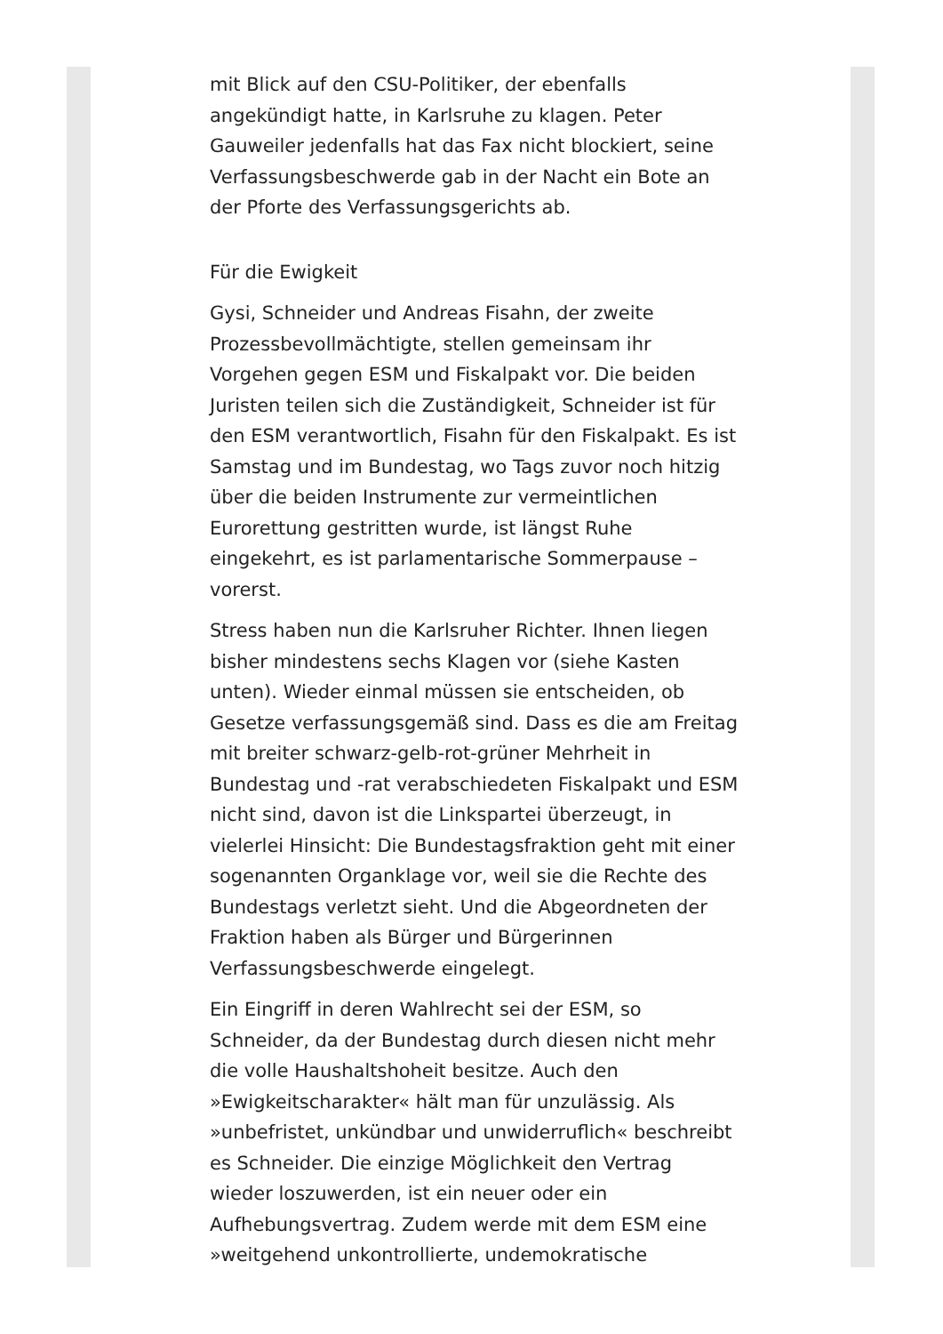mit Blick auf den CSU-Politiker, der ebenfalls angekündigt hatte, in Karlsruhe zu klagen. Peter Gauweiler jedenfalls hat das Fax nicht blockiert, seine Verfassungsbeschwerde gab in der Nacht ein Bote an der Pforte des Verfassungsgerichts ab.
Für die Ewigkeit
Gysi, Schneider und Andreas Fisahn, der zweite Prozessbevollmächtigte, stellen gemeinsam ihr Vorgehen gegen ESM und Fiskalpakt vor. Die beiden Juristen teilen sich die Zuständigkeit, Schneider ist für den ESM verantwortlich, Fisahn für den Fiskalpakt. Es ist Samstag und im Bundestag, wo Tags zuvor noch hitzig über die beiden Instrumente zur vermeintlichen Eurorettung gestritten wurde, ist längst Ruhe eingekehrt, es ist parlamentarische Sommerpause – vorerst.
Stress haben nun die Karlsruher Richter. Ihnen liegen bisher mindestens sechs Klagen vor (siehe Kasten unten). Wieder einmal müssen sie entscheiden, ob Gesetze verfassungsgemäß sind. Dass es die am Freitag mit breiter schwarz-gelb-rot-grüner Mehrheit in Bundestag und -rat verabschiedeten Fiskalpakt und ESM nicht sind, davon ist die Linkspartei überzeugt, in vielerlei Hinsicht: Die Bundestagsfraktion geht mit einer sogenannten Organklage vor, weil sie die Rechte des Bundestags verletzt sieht. Und die Abgeordneten der Fraktion haben als Bürger und Bürgerinnen Verfassungsbeschwerde eingelegt.
Ein Eingriff in deren Wahlrecht sei der ESM, so Schneider, da der Bundestag durch diesen nicht mehr die volle Haushaltshoheit besitze. Auch den »Ewigkeitscharakter« hält man für unzulässig. Als »unbefristet, unkündbar und unwiderruflich« beschreibt es Schneider. Die einzige Möglichkeit den Vertrag wieder loszuwerden, ist ein neuer oder ein Aufhebungsvertrag. Zudem werde mit dem ESM eine »weitgehend unkontrollierte, undemokratische